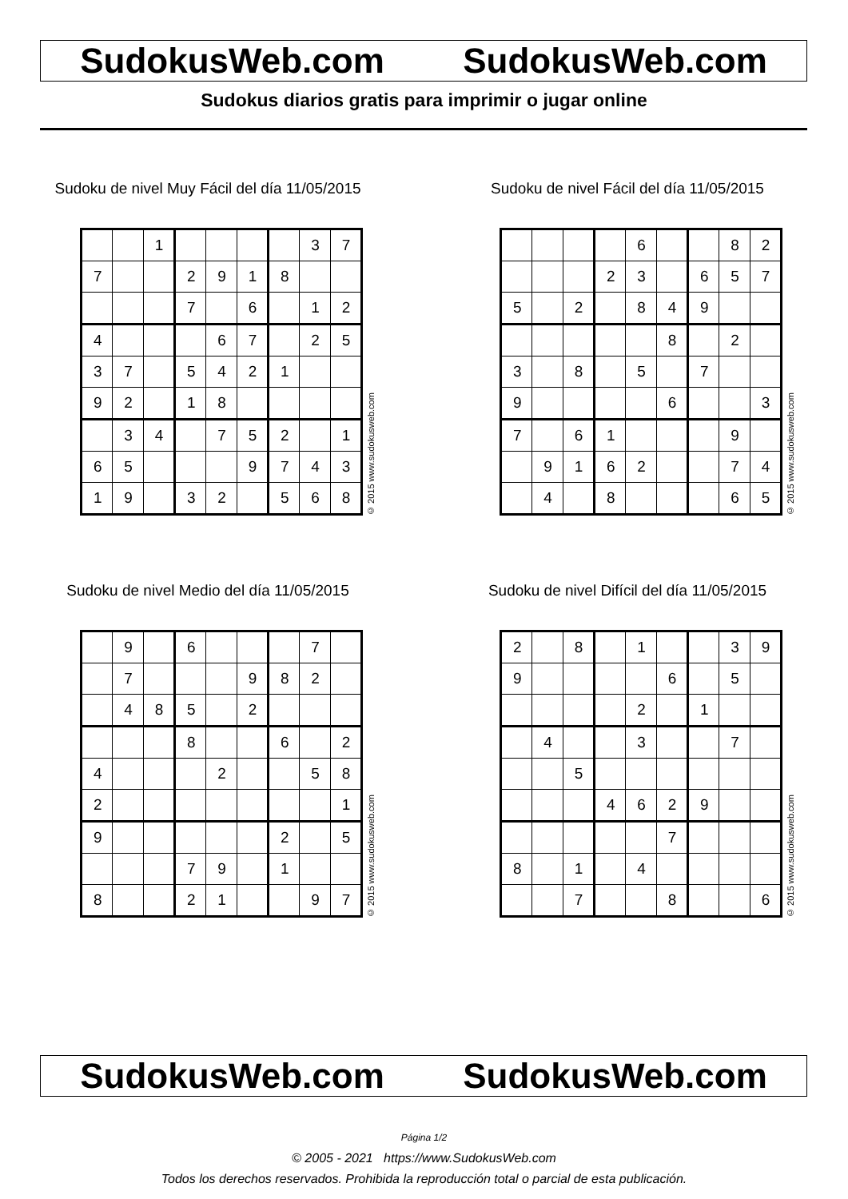SudokusWeb.com SudokusWeb.com
Sudokus diarios gratis para imprimir o jugar online
Sudoku de nivel Muy Fácil del día 11/05/2015
| | | 1 | | | | | 3 | 7 |
| 7 | | | 2 | 9 | 1 | 8 | | |
| | | | 7 | | 6 | | 1 | 2 |
| 4 | | | | 6 | 7 | | 2 | 5 |
| 3 | 7 | | 5 | 4 | 2 | 1 | | |
| 9 | 2 | | 1 | 8 | | | | |
| | 3 | 4 | | 7 | 5 | 2 | | 1 |
| 6 | 5 | | | | 9 | 7 | 4 | 3 |
| 1 | 9 | | 3 | 2 | | 5 | 6 | 8 |
© 2015 www.sudokusweb.com
Sudoku de nivel Fácil del día 11/05/2015
| | | | | 6 | | | 8 | 2 |
| | | | 2 | 3 | | 6 | 5 | 7 |
| 5 | | 2 | | 8 | 4 | 9 | | |
| | | | | | 8 | | 2 | |
| 3 | | 8 | | 5 | | 7 | | |
| 9 | | | | | 6 | | | 3 |
| 7 | | 6 | 1 | | | | 9 | |
| | 9 | 1 | 6 | 2 | | | 7 | 4 |
| | 4 | | 8 | | | | 6 | 5 |
© 2015 www.sudokusweb.com
Sudoku de nivel Medio del día 11/05/2015
| | 9 | | 6 | | | | 7 | |
| | 7 | | | | 9 | 8 | 2 | |
| | 4 | 8 | 5 | | 2 | | | |
| | | | 8 | | | 6 | | 2 |
| 4 | | | | 2 | | | 5 | 8 |
| 2 | | | | | | | | 1 |
| 9 | | | | | | 2 | | 5 |
| | | | 7 | 9 | | 1 | | |
| 8 | | | 2 | 1 | | | 9 | 7 |
© 2015 www.sudokusweb.com
Sudoku de nivel Difícil del día 11/05/2015
| 2 | | 8 | | 1 | | | 3 | 9 |
| 9 | | | | | 6 | | 5 | |
| | | | | 2 | | 1 | | |
| | 4 | | | 3 | | | 7 | |
| | | 5 | | | | | | |
| | | | 4 | 6 | 2 | 9 | | |
| | | | | | 7 | | | |
| 8 | | 1 | | 4 | | | | |
| | | 7 | | | 8 | | | 6 |
© 2015 www.sudokusweb.com
SudokusWeb.com SudokusWeb.com
Página 1/2
© 2005 - 2021 https://www.SudokusWeb.com
Todos los derechos reservados. Prohibida la reproducción total o parcial de esta publicación.